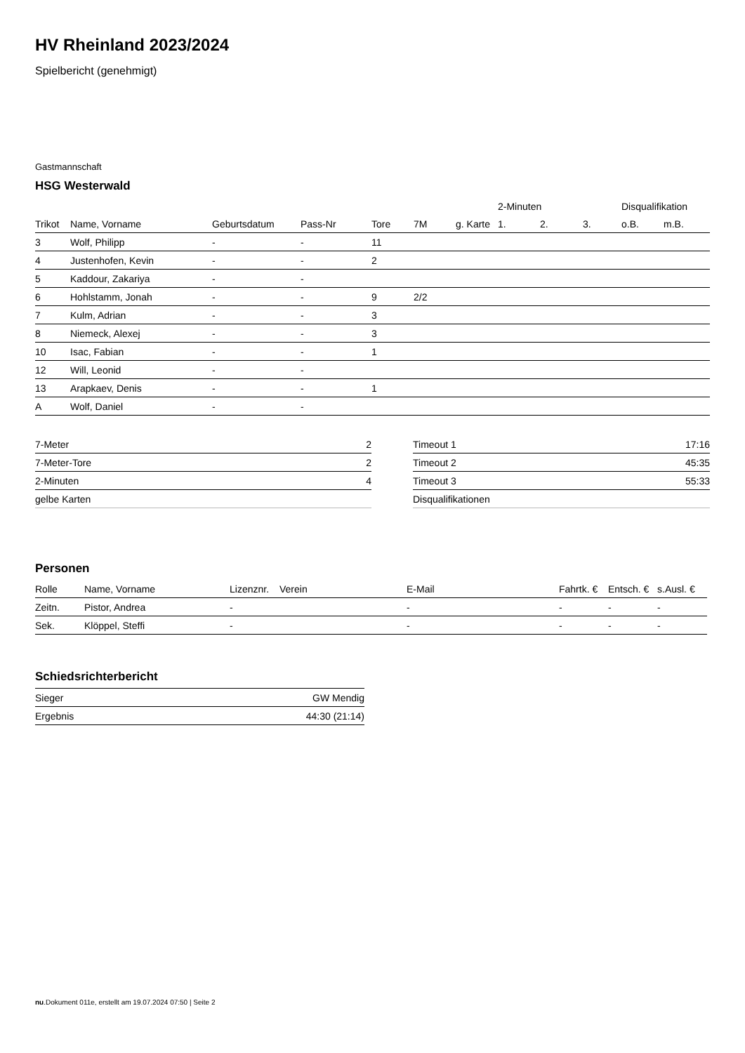HV Rheinland 2023/2024
Spielbericht (genehmigt)
Gastmannschaft
HSG Westerwald
| | | | | | | | 2-Minuten | | | Disqualifikation | |
| --- | --- | --- | --- | --- | --- | --- | --- | --- | --- | --- | --- |
| Trikot | Name, Vorname | Geburtsdatum | Pass-Nr | Tore | 7M | g. Karte | 1. | 2. | 3. | o.B. | m.B. |
| 3 | Wolf, Philipp | - | - | 11 | | | | | | | |
| 4 | Justenhofen, Kevin | - | - | 2 | | | | | | | |
| 5 | Kaddour, Zakariya | - | - | | | | | | | | |
| 6 | Hohlstamm, Jonah | - | - | 9 | 2/2 | | | | | | |
| 7 | Kulm, Adrian | - | - | 3 | | | | | | | |
| 8 | Niemeck, Alexej | - | - | 3 | | | | | | | |
| 10 | Isac, Fabian | - | - | 1 | | | | | | | |
| 12 | Will, Leonid | - | - | | | | | | | | |
| 13 | Arapkaev, Denis | - | - | 1 | | | | | | | |
| A | Wolf, Daniel | - | - | | | | | | | | |
| 7-Meter | 2 |
| 7-Meter-Tore | 2 |
| 2-Minuten | 4 |
| gelbe Karten | |
| Timeout 1 | 17:16 |
| Timeout 2 | 45:35 |
| Timeout 3 | 55:33 |
| Disqualifikationen | |
Personen
| Rolle | Name, Vorname | Lizenznr. | Verein | E-Mail | Fahrtk. € | Entsch. € | s.Ausl. € |
| --- | --- | --- | --- | --- | --- | --- | --- |
| Zeitn. | Pistor, Andrea | - | | - | - | - | - |
| Sek. | Klöppel, Steffi | - | | - | - | - | - |
Schiedsrichterbericht
| Sieger | GW Mendig |
| Ergebnis | 44:30 (21:14) |
nu.Dokument 011e, erstellt am 19.07.2024 07:50 | Seite 2